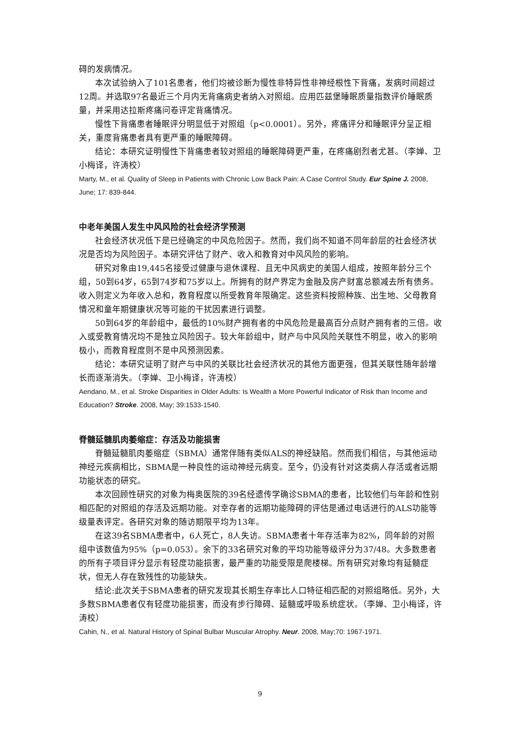碍的发病情况。
本次试验纳入了101名患者，他们均被诊断为慢性非特异性非神经根性下背痛，发病时间超过12周。并选取97名最近三个月内无背痛病史者纳入对照组。应用匹兹堡睡眠质量指数评价睡眠质量，并采用达拉斯疼痛问卷评定背痛情况。
慢性下背痛患者睡眠评分明显低于对照组（p<0.0001）。另外，疼痛评分和睡眠评分呈正相关，重度背痛患者具有更严重的睡眠障碍。
结论：本研究证明慢性下背痛患者较对照组的睡眠障碍更严重，在疼痛剧烈者尤甚。（李婵、卫小梅译，许涛校）
Marty, M., et al. Quality of Sleep in Patients with Chronic Low Back Pain: A Case Control Study. Eur Spine J. 2008, June; 17: 839-844.
中老年美国人发生中风风险的社会经济学预测
社会经济状况低下是已经确定的中风危险因子。然而，我们尚不知道不同年龄层的社会经济状况是否均为风险因子。本研究评估了财产、收入和教育对中风风险的影响。
研究对象由19,445名接受过健康与退休课程、且无中风病史的美国人组成，按照年龄分三个组，50到64岁，65到74岁和75岁以上。所拥有的财产界定为金融及房产财富总额减去所有债务。收入则定义为年收入总和，教育程度以所受教育年限确定。这些资料按照种族、出生地、父母教育情况和童年期健康状况等可能的干扰因素进行调整。
50到64岁的年龄组中，最低的10%财产拥有者的中风危险是最高百分点财产拥有者的三倍。收入或受教育情况均不是独立风险因子。较大年龄组中，财产与中风风险关联性不明显，收入的影响极小，而教育程度则不是中风预测因素。
结论：本研究证明了财产与中风的关联比社会经济状况的其他方面更强，但其关联性随年龄增长而逐渐消失。（李婵、卫小梅译，许涛校）
Aendano, M., et al. Stroke Disparities in Older Adults: Is Wealth a More Powerful Indicator of Risk than Income and Education? Stroke. 2008, May; 39:1533-1540.
脊髓延髓肌肉萎缩症：存活及功能损害
脊髓延髓肌肉萎缩症（SBMA）通常伴随有类似ALS的神经缺陷。然而我们相信，与其他运动神经元疾病相比，SBMA是一种良性的运动神经元病变。至今，仍没有针对这类病人存活或者远期功能状态的研究。
本次回顾性研究的对象为梅奥医院的39名经遗传学确诊SBMA的患者，比较他们与年龄和性别相匹配的对照组的存活及远期功能。对幸存者的远期功能障碍的评估是通过电话进行的ALS功能等级量表评定。各研究对象的随访期限平均为13年。
在这39名SBMA患者中，6人死亡，8人失访。SBMA患者十年存活率为82%，同年龄的对照组中该数值为95%（p=0.053）。余下的33名研究对象的平均功能等级评分为37/48。大多数患者的所有子项目评分显示有轻度功能损害，最严重的功能受限是爬楼梯。所有研究对象均有延髓症状，但无人存在致残性的功能缺失。
结论:此次关于SBMA患者的研究发现其长期生存率比人口特征相匹配的对照组略低。另外，大多数SBMA患者仅有轻度功能损害，而没有步行障碍、延髓或呼吸系统症状。（李婵、卫小梅译，许涛校）
Cahin, N., et al. Natural History of Spinal Bulbar Muscular Atrophy. Neur. 2008, May;70: 1967-1971.
9